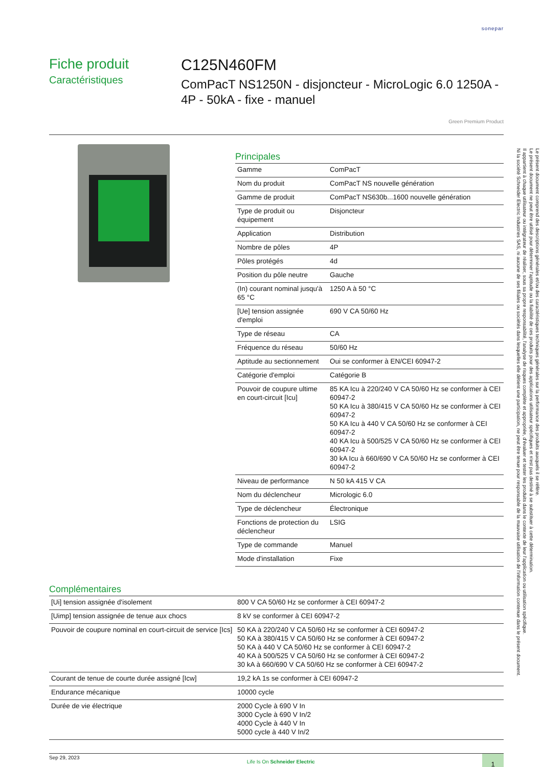sonepar
Fiche produit
Caractéristiques
C125N460FM
ComPacT NS1250N - disjoncteur - MicroLogic 6.0 1250A - 4P - 50kA - fixe - manuel
Green Premium Product
Principales
| Gamme | ComPacT |
| Nom du produit | ComPacT NS nouvelle génération |
| Gamme de produit | ComPacT NS630b...1600 nouvelle génération |
| Type de produit ou équipement | Disjoncteur |
| Application | Distribution |
| Nombre de pôles | 4P |
| Pôles protégés | 4d |
| Position du pôle neutre | Gauche |
| (In) courant nominal jusqu'à 65 °C | 1250 A à 50 °C |
| [Ue] tension assignée d'emploi | 690 V CA 50/60 Hz |
| Type de réseau | CA |
| Fréquence du réseau | 50/60 Hz |
| Aptitude au sectionnement | Oui se conformer à EN/CEI 60947-2 |
| Catégorie d'emploi | Catégorie B |
| Pouvoir de coupure ultime en court-circuit [Icu] | 85 KA Icu à 220/240 V CA 50/60 Hz se conformer à CEI 60947-2 50 KA Icu à 380/415 V CA 50/60 Hz se conformer à CEI 60947-2 50 KA Icu à 440 V CA 50/60 Hz se conformer à CEI 60947-2 40 KA Icu à 500/525 V CA 50/60 Hz se conformer à CEI 60947-2 30 kA Icu à 660/690 V CA 50/60 Hz se conformer à CEI 60947-2 |
| Niveau de performance | N 50 kA 415 V CA |
| Nom du déclencheur | Micrologic 6.0 |
| Type de déclencheur | Électronique |
| Fonctions de protection du déclencheur | LSIG |
| Type de commande | Manuel |
| Mode d'installation | Fixe |
Complémentaires
| [Ui] tension assignée d'isolement | 800 V CA 50/60 Hz se conformer à CEI 60947-2 |
| [Uimp] tension assignée de tenue aux chocs | 8 kV se conformer à CEI 60947-2 |
| Pouvoir de coupure nominal en court-circuit de service [Ics] | 50 KA à 220/240 V CA 50/60 Hz se conformer à CEI 60947-2 50 KA à 380/415 V CA 50/60 Hz se conformer à CEI 60947-2 50 KA à 440 V CA 50/60 Hz se conformer à CEI 60947-2 40 KA à 500/525 V CA 50/60 Hz se conformer à CEI 60947-2 30 kA à 660/690 V CA 50/60 Hz se conformer à CEI 60947-2 |
| Courant de tenue de courte durée assigné [Icw] | 19,2 kA 1s se conformer à CEI 60947-2 |
| Endurance mécanique | 10000 cycle |
| Durée de vie électrique | 2000 Cycle à 690 V In 3000 Cycle à 690 V In/2 4000 Cycle à 440 V In 5000 cycle à 440 V In/2 |
Sep 29, 2023
Life Is On Schneider Electric
1
Le présent document comprend des descriptions générales et/ou des caractéristiques techniques générales sur la performance des produits auxquels il se réfère.
Le présent document ne peut être utilisé pour déterminer l'aptitude ou la fiabilité de ces produits pour des applications utilisateur spécifiques et n'est pas destiné à se substituer à cette détermination.
Il appartient à chaque utilisateur ou intégrateur de réaliser, sous sa propre responsabilité, l'analyse de risques complète et appropriée, d'évaluer et tester les produits dans le contexte de leur l'application ou utilisation spécifique.
Ni la société Schneider Electric Industries SAS, ni aucune de ses filiales ou sociétés dans lesquelles elle détient une participation, ne peut être tenue pour responsable de la mauvaise utilisation de l'information contenue dans le présent document.